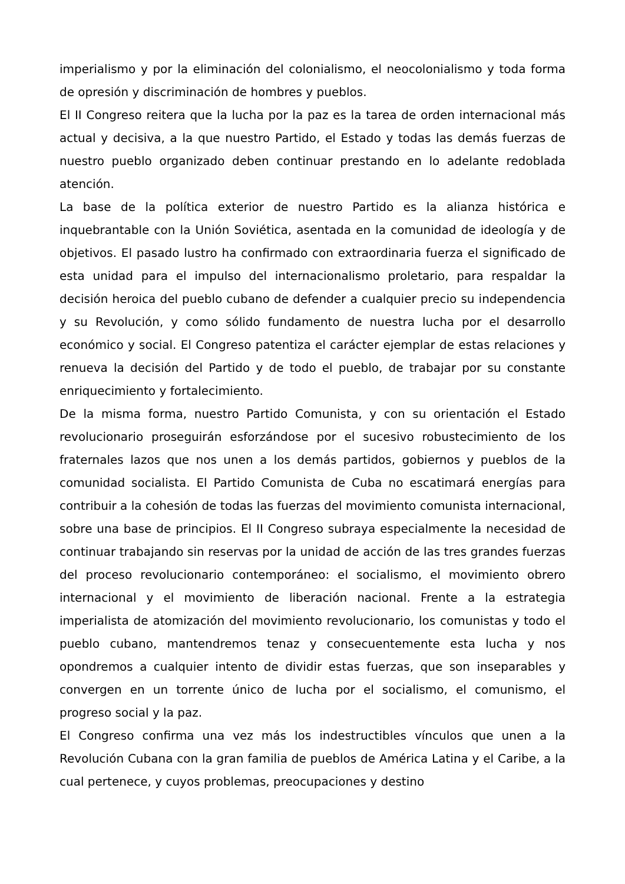imperialismo y por la eliminación del colonialismo, el neocolonialismo y toda forma de opresión y discriminación de hombres y pueblos.
El II Congreso reitera que la lucha por la paz es la tarea de orden internacional más actual y decisiva, a la que nuestro Partido, el Estado y todas las demás fuerzas de nuestro pueblo organizado deben continuar prestando en lo adelante redoblada atención.
La base de la política exterior de nuestro Partido es la alianza histórica e inquebrantable con la Unión Soviética, asentada en la comunidad de ideología y de objetivos. El pasado lustro ha confirmado con extraordinaria fuerza el significado de esta unidad para el impulso del internacionalismo proletario, para respaldar la decisión heroica del pueblo cubano de defender a cualquier precio su independencia y su Revolución, y como sólido fundamento de nuestra lucha por el desarrollo económico y social. El Congreso patentiza el carácter ejemplar de estas relaciones y renueva la decisión del Partido y de todo el pueblo, de trabajar por su constante enriquecimiento y fortalecimiento.
De la misma forma, nuestro Partido Comunista, y con su orientación el Estado revolucionario proseguirán esforzándose por el sucesivo robustecimiento de los fraternales lazos que nos unen a los demás partidos, gobiernos y pueblos de la comunidad socialista. El Partido Comunista de Cuba no escatimará energías para contribuir a la cohesión de todas las fuerzas del movimiento comunista internacional, sobre una base de principios. El II Congreso subraya especialmente la necesidad de continuar trabajando sin reservas por la unidad de acción de las tres grandes fuerzas del proceso revolucionario contemporáneo: el socialismo, el movimiento obrero internacional y el movimiento de liberación nacional. Frente a la estrategia imperialista de atomización del movimiento revolucionario, los comunistas y todo el pueblo cubano, mantendremos tenaz y consecuentemente esta lucha y nos opondremos a cualquier intento de dividir estas fuerzas, que son inseparables y convergen en un torrente único de lucha por el socialismo, el comunismo, el progreso social y la paz.
El Congreso confirma una vez más los indestructibles vínculos que unen a la Revolución Cubana con la gran familia de pueblos de América Latina y el Caribe, a la cual pertenece, y cuyos problemas, preocupaciones y destino